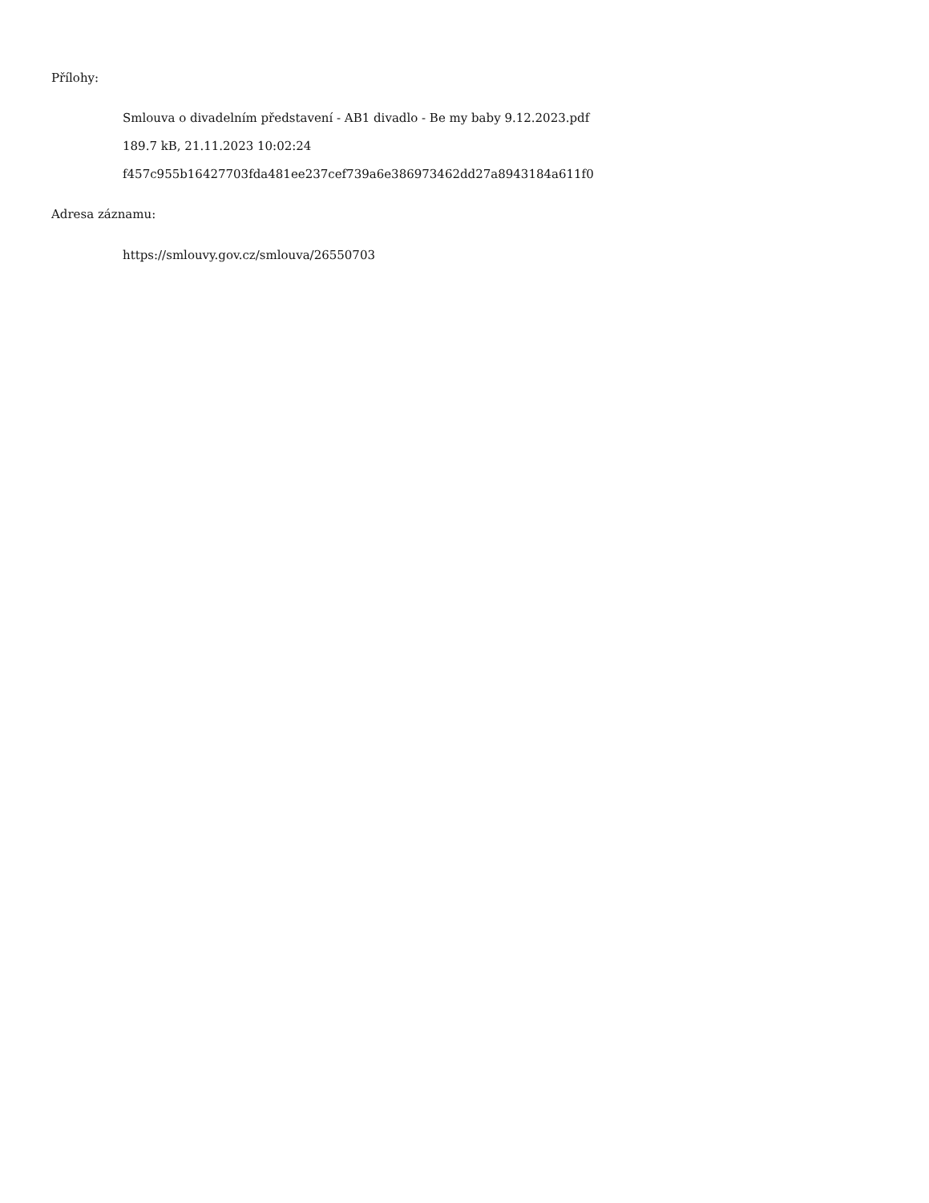Přílohy:
Smlouva o divadelním představení - AB1 divadlo - Be my baby 9.12.2023.pdf
189.7 kB, 21.11.2023 10:02:24
f457c955b16427703fda481ee237cef739a6e386973462dd27a8943184a611f0
Adresa záznamu:
https://smlouvy.gov.cz/smlouva/26550703